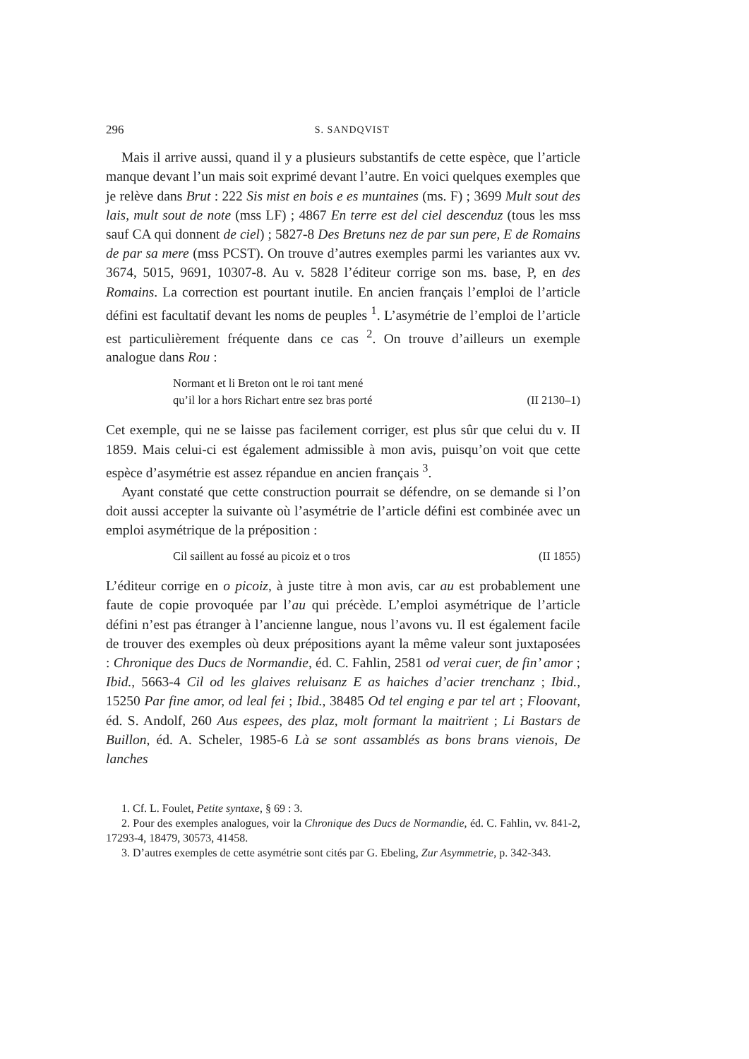296 S. SANDQVIST
Mais il arrive aussi, quand il y a plusieurs substantifs de cette espèce, que l’article manque devant l’un mais soit exprimé devant l’autre. En voici quelques exemples que je relève dans Brut : 222 Sis mist en bois e es muntaines (ms. F) ; 3699 Mult sout des lais, mult sout de note (mss LF) ; 4867 En terre est del ciel descenduz (tous les mss sauf CA qui donnent de ciel) ; 5827-8 Des Bretuns nez de par sun pere, E de Romains de par sa mere (mss PCST). On trouve d’autres exemples parmi les variantes aux vv. 3674, 5015, 9691, 10307-8. Au v. 5828 l’éditeur corrige son ms. base, P, en des Romains. La correction est pourtant inutile. En ancien français l’emploi de l’article défini est facultatif devant les noms de peuples <sup>1</sup>. L’asymétrie de l’emploi de l’article est particulièrement fréquente dans ce cas <sup>2</sup>. On trouve d’ailleurs un exemple analogue dans Rou :
Normant et li Breton ont le roi tant mené
qu’il lor a hors Richart entre sez bras porté (II 2130–1)
Cet exemple, qui ne se laisse pas facilement corriger, est plus sûr que celui du v. II 1859. Mais celui-ci est également admissible à mon avis, puisqu’on voit que cette espèce d’asymétrie est assez répandue en ancien français <sup>3</sup>.
Ayant constaté que cette construction pourrait se défendre, on se demande si l’on doit aussi accepter la suivante où l’asymétrie de l’article défini est combinée avec un emploi asymétrique de la préposition :
Cil saillent au fossé au picoiz et o tros (II 1855)
L’éditeur corrige en o picoiz, à juste titre à mon avis, car au est probablement une faute de copie provoquée par l’au qui précède. L’emploi asymétrique de l’article défini n’est pas étranger à l’ancienne langue, nous l’avons vu. Il est également facile de trouver des exemples où deux prépositions ayant la même valeur sont juxtaposées : Chronique des Ducs de Normandie, éd. C. Fahlin, 2581 od verai cuer, de fin’ amor ; Ibid., 5663-4 Cil od les glaives reluisanz E as haiches d’acier trenchanz ; Ibid., 15250 Par fine amor, od leal fei ; Ibid., 38485 Od tel enging e par tel art ; Floovant, éd. S. Andolf, 260 Aus espees, des plaz, molt formant la maitrïent ; Li Bastars de Buillon, éd. A. Scheler, 1985-6 Là se sont assamblés as bons brans vienois, De lanches
1. Cf. L. Foulet, Petite syntaxe, § 69 : 3.
2. Pour des exemples analogues, voir la Chronique des Ducs de Normandie, éd. C. Fahlin, vv. 841-2, 17293-4, 18479, 30573, 41458.
3. D’autres exemples de cette asymétrie sont cités par G. Ebeling, Zur Asymmetrie, p. 342-343.